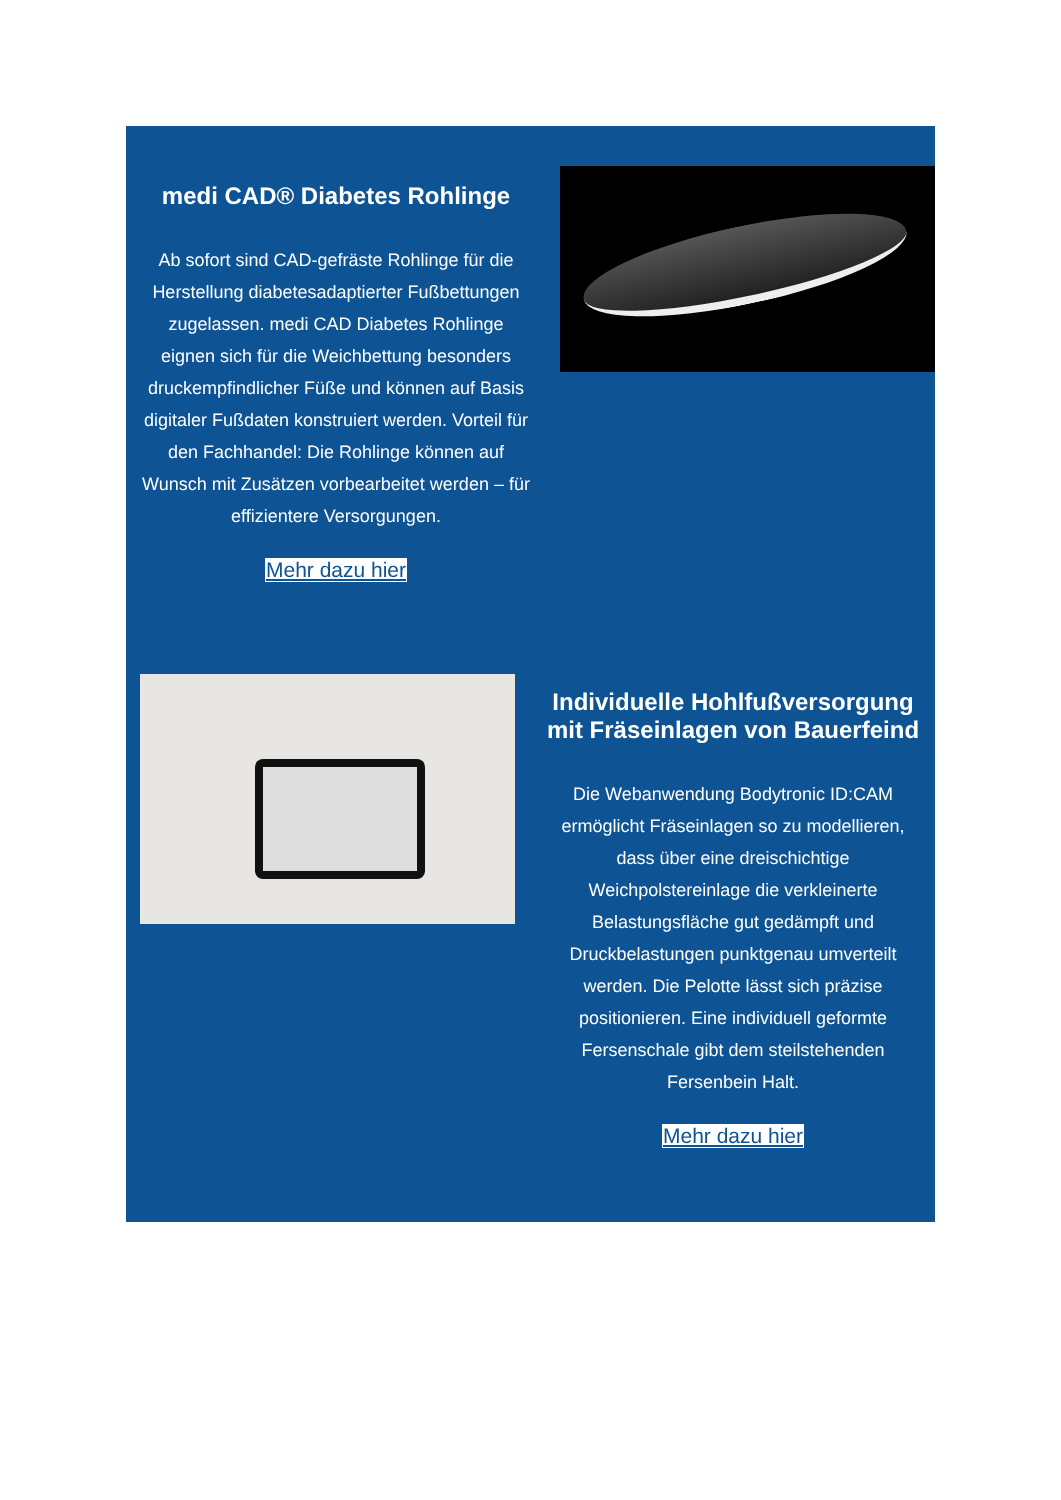medi CAD® Diabetes Rohlinge
Ab sofort sind CAD-gefräste Rohlinge für die Herstellung diabetesadaptierter Fußbettungen zugelassen. medi CAD Diabetes Rohlinge eignen sich für die Weichbettung besonders druckempfindlicher Füße und können auf Basis digitaler Fußdaten konstruiert werden. Vorteil für den Fachhandel: Die Rohlinge können auf Wunsch mit Zusätzen vorbearbeitet werden – für effizientere Versorgungen.
Mehr dazu hier
Individuelle Hohlfußversorgung mit Fräseinlagen von Bauerfeind
Die Webanwendung Bodytronic ID:CAM ermöglicht Fräseinlagen so zu modellieren, dass über eine dreischichtige Weichpolstereinlage die verkleinerte Belastungsfläche gut gedämpft und Druckbelastungen punktgenau umverteilt werden. Die Pelotte lässt sich präzise positionieren. Eine individuell geformte Fersenschale gibt dem steilstehenden Fersenbein Halt.
Mehr dazu hier